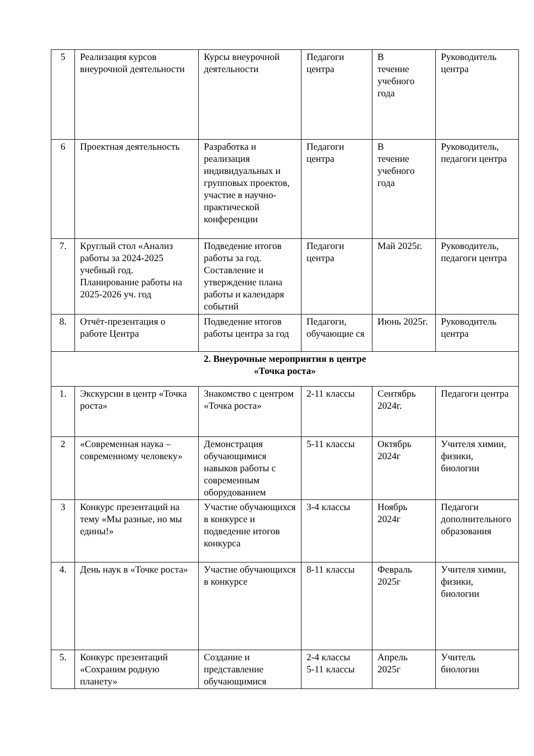| 5 | Реализация курсов внеурочной деятельности | Курсы внеурочной деятельности | Педагоги центра | В течение учебного года | Руководитель центра |
| 6 | Проектная деятельность | Разработка и реализация индивидуальных и групповых проектов, участие в научно-практической конференции | Педагоги центра | В течение учебного года | Руководитель, педагоги центра |
| 7. | Круглый стол «Анализ работы за 2024-2025 учебный год. Планирование работы на 2025-2026 уч. год | Подведение итогов работы за год. Составление и утверждение плана работы и календаря событий | Педагоги центра | Май 2025г. | Руководитель, педагоги центра |
| 8. | Отчёт-презентация о работе Центра | Подведение итогов работы центра за год | Педагоги, обучающие ся | Июнь 2025г. | Руководитель центра |
| 2. Внеурочные мероприятия в центре «Точка роста» | | | | | |
| 1. | Экскурсии в центр «Точка роста» | Знакомство с центром «Точка роста» | 2-11 классы | Сентябрь 2024г. | Педагоги центра |
| 2 | «Современная наука – современному человеку» | Демонстрация обучающимися навыков работы с современным оборудованием | 5-11 классы | Октябрь 2024г | Учителя химии, физики, биологии |
| 3 | Конкурс презентаций на тему «Мы разные, но мы едины!» | Участие обучающихся в конкурсе и подведение итогов конкурса | 3-4 классы | Ноябрь 2024г | Педагоги дополнительного образования |
| 4. | День наук в «Точке роста» | Участие обучающихся в конкурсе | 8-11 классы | Февраль 2025г | Учителя химии, физики, биологии |
| 5. | Конкурс презентаций «Сохраним родную планету» | Создание и представление обучающимися | 2-4 классы 5-11 классы | Апрель 2025г | Учитель биологии |